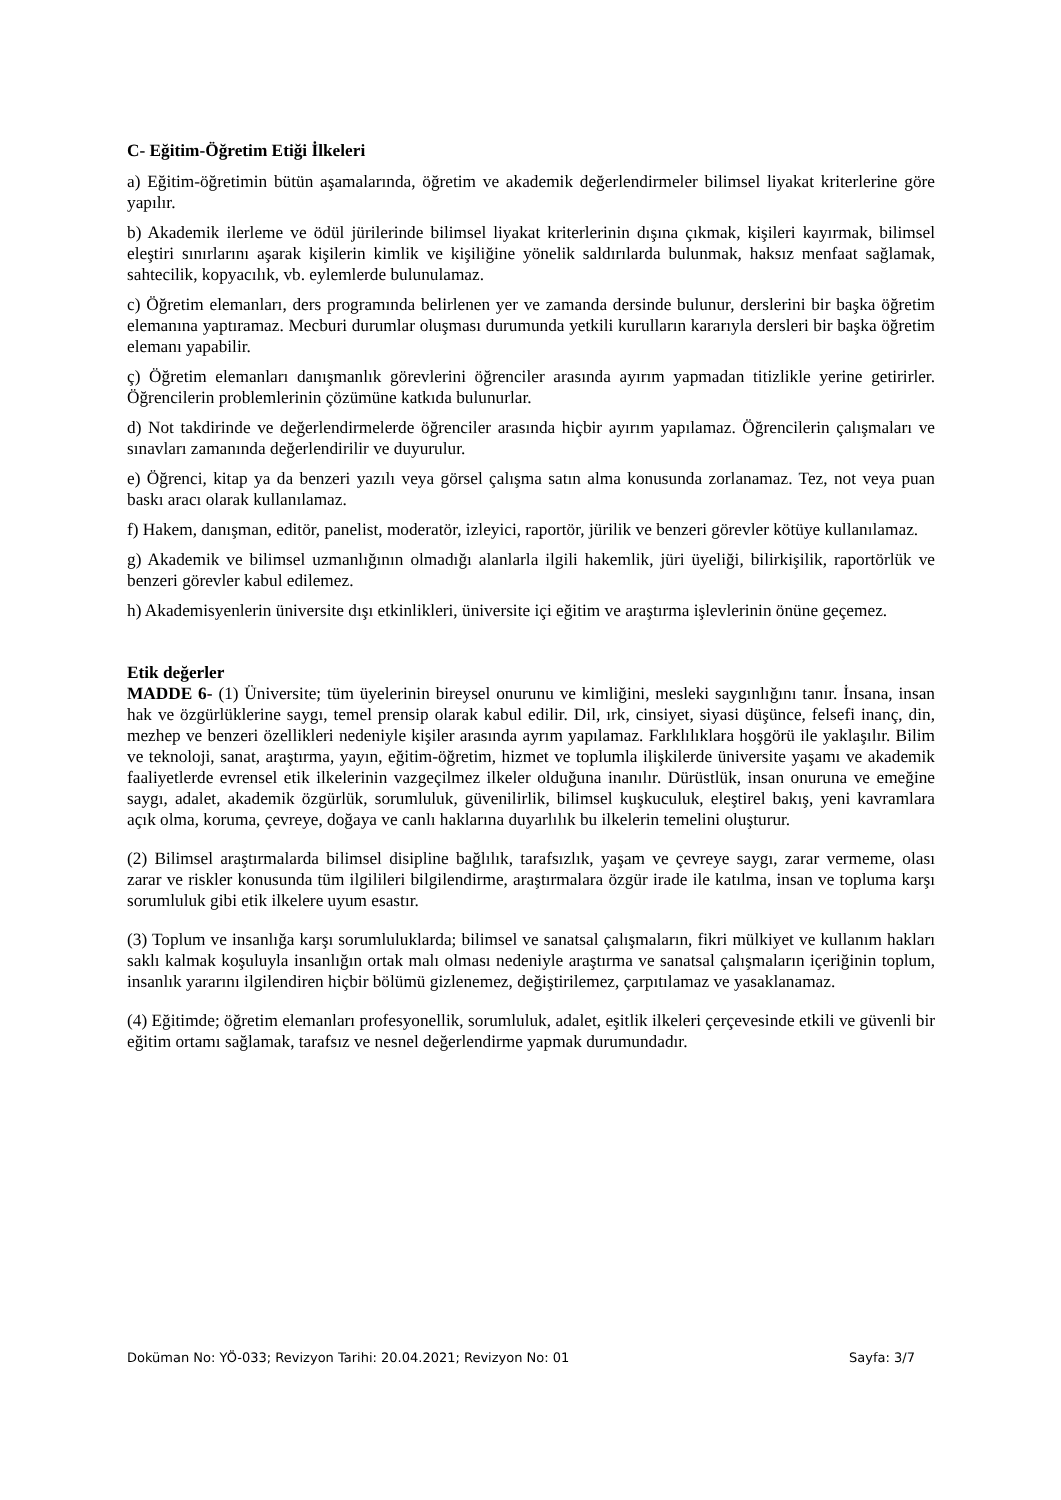C- Eğitim-Öğretim Etiği İlkeleri
a) Eğitim-öğretimin bütün aşamalarında, öğretim ve akademik değerlendirmeler bilimsel liyakat kriterlerine göre yapılır.
b) Akademik ilerleme ve ödül jürilerinde bilimsel liyakat kriterlerinin dışına çıkmak, kişileri kayırmak, bilimsel eleştiri sınırlarını aşarak kişilerin kimlik ve kişiliğine yönelik saldırılarda bulunmak, haksız menfaat sağlamak, sahtecilik, kopyacılık, vb. eylemlerde bulunulamaz.
c) Öğretim elemanları, ders programında belirlenen yer ve zamanda dersinde bulunur, derslerini bir başka öğretim elemanına yaptıramaz. Mecburi durumlar oluşması durumunda yetkili kurulların kararıyla dersleri bir başka öğretim elemanı yapabilir.
ç) Öğretim elemanları danışmanlık görevlerini öğrenciler arasında ayırım yapmadan titizlikle yerine getirirler. Öğrencilerin problemlerinin çözümüne katkıda bulunurlar.
d) Not takdirinde ve değerlendirmelerde öğrenciler arasında hiçbir ayırım yapılamaz. Öğrencilerin çalışmaları ve sınavları zamanında değerlendirilir ve duyurulur.
e) Öğrenci, kitap ya da benzeri yazılı veya görsel çalışma satın alma konusunda zorlanamaz. Tez, not veya puan baskı aracı olarak kullanılamaz.
f) Hakem, danışman, editör, panelist, moderatör, izleyici, raportör, jürilik ve benzeri görevler kötüye kullanılamaz.
g) Akademik ve bilimsel uzmanlığının olmadığı alanlarla ilgili hakemlik, jüri üyeliği, bilirkişilik, raportörlük ve benzeri görevler kabul edilemez.
h) Akademisyenlerin üniversite dışı etkinlikleri, üniversite içi eğitim ve araştırma işlevlerinin önüne geçemez.
Etik değerler
MADDE 6- (1) Üniversite; tüm üyelerinin bireysel onurunu ve kimliğini, mesleki saygınlığını tanır. İnsana, insan hak ve özgürlüklerine saygı, temel prensip olarak kabul edilir. Dil, ırk, cinsiyet, siyasi düşünce, felsefi inanç, din, mezhep ve benzeri özellikleri nedeniyle kişiler arasında ayrım yapılamaz. Farklılıklara hoşgörü ile yaklaşılır. Bilim ve teknoloji, sanat, araştırma, yayın, eğitim-öğretim, hizmet ve toplumla ilişkilerde üniversite yaşamı ve akademik faaliyetlerde evrensel etik ilkelerinin vazgeçilmez ilkeler olduğuna inanılır. Dürüstlük, insan onuruna ve emeğine saygı, adalet, akademik özgürlük, sorumluluk, güvenilirlik, bilimsel kuşkuculuk, eleştirel bakış, yeni kavramlara açık olma, koruma, çevreye, doğaya ve canlı haklarına duyarlılık bu ilkelerin temelini oluşturur.
(2) Bilimsel araştırmalarda bilimsel disipline bağlılık, tarafsızlık, yaşam ve çevreye saygı, zarar vermeme, olası zarar ve riskler konusunda tüm ilgilileri bilgilendirme, araştırmalara özgür irade ile katılma, insan ve topluma karşı sorumluluk gibi etik ilkelere uyum esastır.
(3) Toplum ve insanlığa karşı sorumluluklarda; bilimsel ve sanatsal çalışmaların, fikri mülkiyet ve kullanım hakları saklı kalmak koşuluyla insanlığın ortak malı olması nedeniyle araştırma ve sanatsal çalışmaların içeriğinin toplum, insanlık yararını ilgilendiren hiçbir bölümü gizlenemez, değiştirilemez, çarpıtılamaz ve yasaklanamaz.
(4) Eğitimde; öğretim elemanları profesyonellik, sorumluluk, adalet, eşitlik ilkeleri çerçevesinde etkili ve güvenli bir eğitim ortamı sağlamak, tarafsız ve nesnel değerlendirme yapmak durumundadır.
Doküman No: YÖ-033; Revizyon Tarihi: 20.04.2021; Revizyon No: 01 Sayfa: 3/7